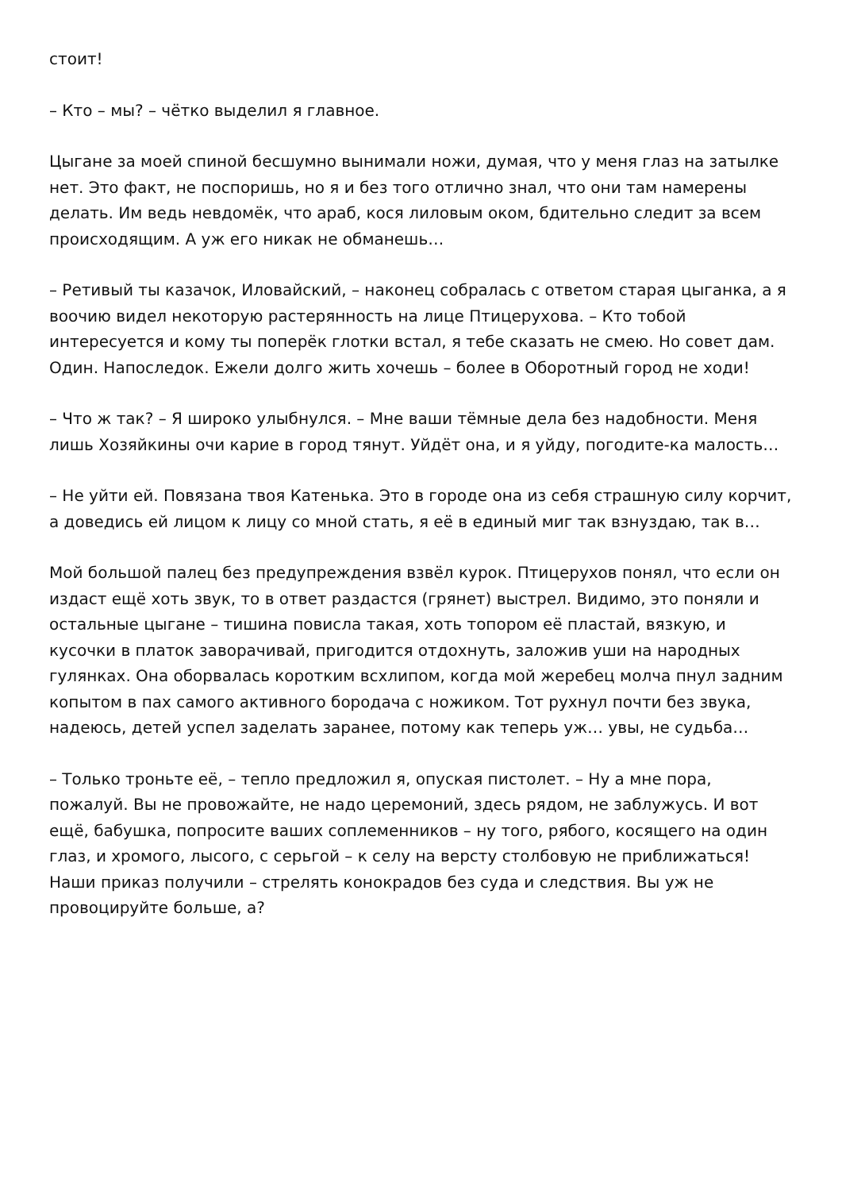стоит!
– Кто – мы? – чётко выделил я главное.
Цыгане за моей спиной бесшумно вынимали ножи, думая, что у меня глаз на затылке нет. Это факт, не поспоришь, но я и без того отлично знал, что они там намерены делать. Им ведь невдомёк, что араб, кося лиловым оком, бдительно следит за всем происходящим. А уж его никак не обманешь…
– Ретивый ты казачок, Иловайский, – наконец собралась с ответом старая цыганка, а я воочию видел некоторую растерянность на лице Птицерухова. – Кто тобой интересуется и кому ты поперёк глотки встал, я тебе сказать не смею. Но совет дам. Один. Напоследок. Ежели долго жить хочешь – более в Оборотный город не ходи!
– Что ж так? – Я широко улыбнулся. – Мне ваши тёмные дела без надобности. Меня лишь Хозяйкины очи карие в город тянут. Уйдёт она, и я уйду, погодите-ка малость…
– Не уйти ей. Повязана твоя Катенька. Это в городе она из себя страшную силу корчит, а доведись ей лицом к лицу со мной стать, я её в единый миг так взнуздаю, так в…
Мой большой палец без предупреждения взвёл курок. Птицерухов понял, что если он издаст ещё хоть звук, то в ответ раздастся (грянет) выстрел. Видимо, это поняли и остальные цыгане – тишина повисла такая, хоть топором её пластай, вязкую, и кусочки в платок заворачивай, пригодится отдохнуть, заложив уши на народных гулянках. Она оборвалась коротким всхлипом, когда мой жеребец молча пнул задним копытом в пах самого активного бородача с ножиком. Тот рухнул почти без звука, надеюсь, детей успел заделать заранее, потому как теперь уж… увы, не судьба…
– Только троньте её, – тепло предложил я, опуская пистолет. – Ну а мне пора, пожалуй. Вы не провожайте, не надо церемоний, здесь рядом, не заблужусь. И вот ещё, бабушка, попросите ваших соплеменников – ну того, рябого, косящего на один глаз, и хромого, лысого, с серьгой – к селу на версту столбовую не приближаться! Наши приказ получили – стрелять конокрадов без суда и следствия. Вы уж не провоцируйте больше, а?